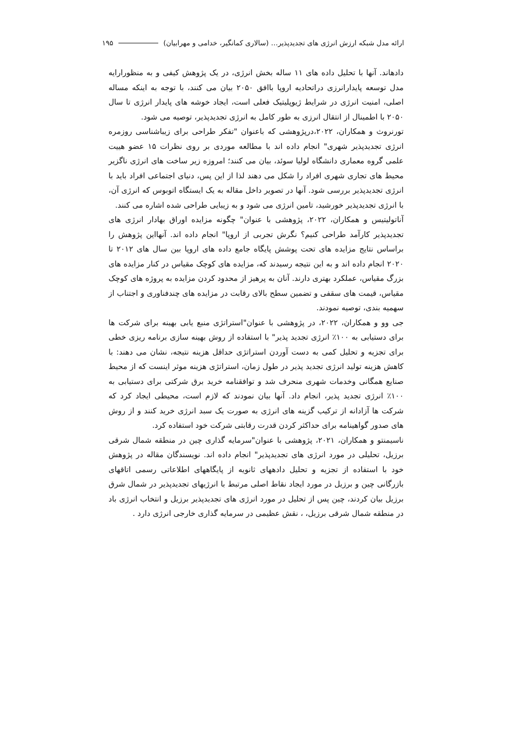ارائه مدل شبکه ارزش انرژی های تجدیدپذیر… (سالاری کمانگیر، خدامی و مهرابیان) ۱۹۵
دادهاند. آنها با تحلیل داده های ۱۱ ساله بخش انرژی، در یک پژوهش کیفی و به منظورارایه مدل توسعه پایدارانرزی دراتحادیه اروپا باافق ۲۰۵۰ بیان می کنند، با توجه به اینکه مساله اصلی، امنیت انرژی در شرایط ژیوپلیتیک فعلی است، ایجاد خوشه های پایدار انرژی تا سال ۲۰۵۰ با اطمینال از انتقال انرزی به طور کامل به انرژی تجدیدپذیر، توصیه می شود.
تورنروث و همکاران، ۲۰۲۲،درپژوهشی که باعنوان "تفکر طراحی برای زیباشناسی روزمره انرژی تجدیدپذیر شهری" انجام داده اند با مطالعه موردی بر روی نظرات ۱۵ عضو هییت علمی گروه معماری دانشگاه لولیا سوئد، بیان می کنند؛ امروزه زیر ساخت های انرژی ناگزیر محیط های تجاری شهری افراد را شکل می دهند لذا از این پس، دنیای اجتماعی افراد باید با انرژی تجدیدپذیر بررسی شود. آنها در تصویر داخل مقاله به یک ایستگاه اتوبوس که انرژی آن، با انرژی تجدیدپذیر خورشید، تامین انرژی می شود و به زیبایی طراحی شده اشاره می کنند.
آناتولیتیس و همکاران، ۲۰۲۲، پژوهشی با عنوان" چگونه مزایده اوراق بهادار انرژی های تجدیدپذیر کارآمد طراحی کنیم؟ نگرش تجربی از اروپا" انجام داده اند. آنهااین پژوهش را براساس نتایج مزایده های تحت پوشش پایگاه جامع داده های اروپا بین سال های ۲۰۱۲ تا ۲۰۲۰ انجام داده اند و به این نتیجه رسیدند که، مزایده های کوچک مقیاس در کنار مزایده های بزرگ مقیاس، عملکرد بهتری دارند. آنان به پرهیز از محدود کردن مزایده به پروژه های کوچک مقیاس، قیمت های سقفی و تضمین سطح بالای رقابت در مزایده های چندفناوری و اجتناب از سهمیه بندی، توصیه نمودند.
جی وو و همکاران، ۲۰۲۲، در پژوهشی با عنوان"استراتژی منبع یابی بهینه برای شرکت ها برای دستیابی به ۱۰۰٪ انرژی تجدید پذیر" با استفاده از روش بهینه سازی برنامه ریزی خطی برای تجزیه و تحلیل کمی به دست آوردن استراتژی حداقل هزینه نتیجه، نشان می دهند: با کاهش هزینه تولید انرژی تجدید پذیر در طول زمان، استراتژی هزینه موثر اینست که از محیط صنایع همگانی وخدمات شهری منحرف شد و توافقنامه خرید برق شرکتی برای دستیابی به ۱۰۰٪ انرژی تجدید پذیر، انجام داد. آنها بیان نمودند که لازم است، محیطی ایجاد کرد که شرکت ها آزادانه از ترکیب گزینه های انرژی به صورت یک سبد انرژی خرید کنند و از روش های صدور گواهینامه برای حداکثر کردن قدرت رقابتی شرکت خود استفاده کرد.
ناسیمنتو و همکاران، ۲۰۲۱، پژوهشی با عنوان"سرمایه گذاری چین در منطقه شمال شرقی برزیل، تحلیلی در مورد انرژی های تجدیدپذیر" انجام داده اند. نویسندگان مقاله در پژوهش خود با استفاده از تجزیه و تحلیل دادههای ثانویه از پایگاههای اطلاعاتی رسمی اتاقهای بازرگانی چین و برزیل در مورد ایجاد نقاط اصلی مرتبط با انرژیهای تجدیدپذیر در شمال شرق برزیل بیان کردند، چین پس از تحلیل در مورد انرژی های تجدیدپذیر برزیل و انتخاب انرژی باد در منطقه شمال شرقی برزیل، ، نقش عظیمی در سرمایه گذاری خارجی انرژی دارد .